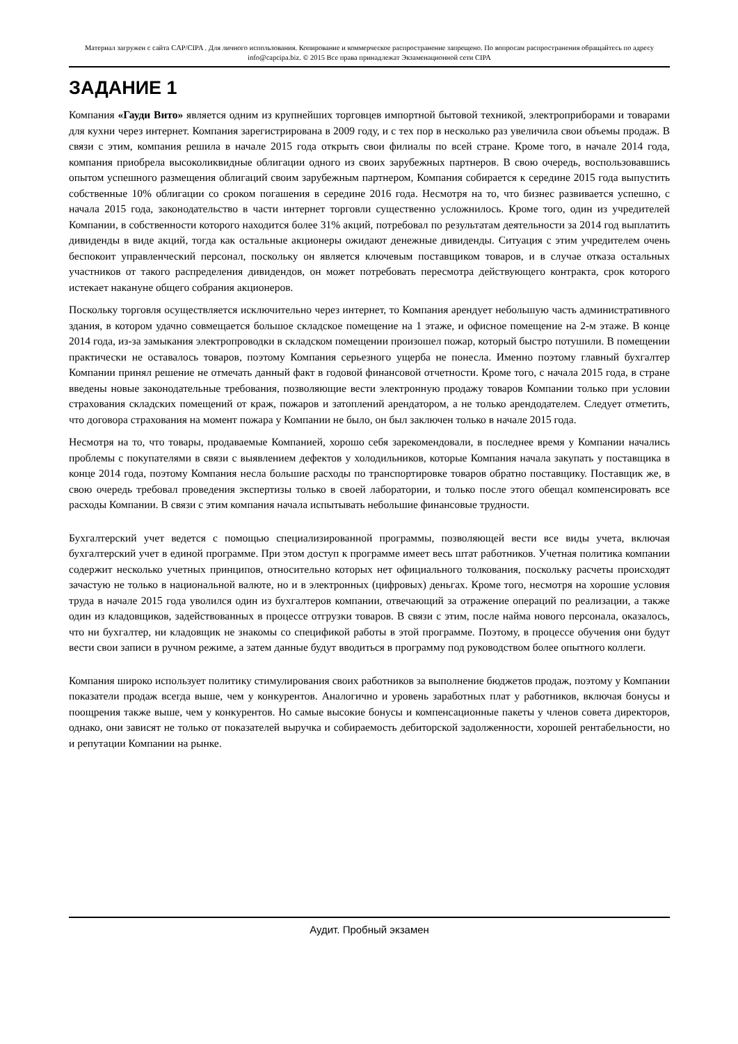Материал загружен с сайта CAP/CIPA . Для личного использования. Копирование и коммерческое распространение запрещено. По вопросам распространения обращайтесь по адресу info@capcipa.biz. © 2015 Все права принадлежат Экзаменационной сети CIPA
ЗАДАНИЕ 1
Компания «Гауди Вито» является одним из крупнейших торговцев импортной бытовой техникой, электроприборами и товарами для кухни через интернет. Компания зарегистрирована в 2009 году, и с тех пор в несколько раз увеличила свои объемы продаж. В связи с этим, компания решила в начале 2015 года открыть свои филиалы по всей стране. Кроме того, в начале 2014 года, компания приобрела высоколиквидные облигации одного из своих зарубежных партнеров. В свою очередь, воспользовавшись опытом успешного размещения облигаций своим зарубежным партнером, Компания собирается к середине 2015 года выпустить собственные 10% облигации со сроком погашения в середине 2016 года. Несмотря на то, что бизнес развивается успешно, с начала 2015 года, законодательство в части интернет торговли существенно усложнилось. Кроме того, один из учредителей Компании, в собственности которого находится более 31% акций, потребовал по результатам деятельности за 2014 год выплатить дивиденды в виде акций, тогда как остальные акционеры ожидают денежные дивиденды. Ситуация с этим учредителем очень беспокоит управленческий персонал, поскольку он является ключевым поставщиком товаров, и в случае отказа остальных участников от такого распределения дивидендов, он может потребовать пересмотра действующего контракта, срок которого истекает накануне общего собрания акционеров.
Поскольку торговля осуществляется исключительно через интернет, то Компания арендует небольшую часть административного здания, в котором удачно совмещается большое складское помещение на 1 этаже, и офисное помещение на 2-м этаже. В конце 2014 года, из-за замыкания электропроводки в складском помещении произошел пожар, который быстро потушили. В помещении практически не оставалось товаров, поэтому Компания серьезного ущерба не понесла. Именно поэтому главный бухгалтер Компании принял решение не отмечать данный факт в годовой финансовой отчетности. Кроме того, с начала 2015 года, в стране введены новые законодательные требования, позволяющие вести электронную продажу товаров Компании только при условии страхования складских помещений от краж, пожаров и затоплений арендатором, а не только арендодателем. Следует отметить, что договора страхования на момент пожара у Компании не было, он был заключен только в начале 2015 года.
Несмотря на то, что товары, продаваемые Компанией, хорошо себя зарекомендовали, в последнее время у Компании начались проблемы с покупателями в связи с выявлением дефектов у холодильников, которые Компания начала закупать у поставщика в конце 2014 года, поэтому Компания несла большие расходы по транспортировке товаров обратно поставщику. Поставщик же, в свою очередь требовал проведения экспертизы только в своей лаборатории, и только после этого обещал компенсировать все расходы Компании. В связи с этим компания начала испытывать небольшие финансовые трудности.
Бухгалтерский учет ведется с помощью специализированной программы, позволяющей вести все виды учета, включая бухгалтерский учет в единой программе. При этом доступ к программе имеет весь штат работников. Учетная политика компании содержит несколько учетных принципов, относительно которых нет официального толкования, поскольку расчеты происходят зачастую не только в национальной валюте, но и в электронных (цифровых) деньгах. Кроме того, несмотря на хорошие условия труда в начале 2015 года уволился один из бухгалтеров компании, отвечающий за отражение операций по реализации, а также один из кладовщиков, задействованных в процессе отгрузки товаров. В связи с этим, после найма нового персонала, оказалось, что ни бухгалтер, ни кладовщик не знакомы со спецификой работы в этой программе. Поэтому, в процессе обучения они будут вести свои записи в ручном режиме, а затем данные будут вводиться в программу под руководством более опытного коллеги.
Компания широко использует политику стимулирования своих работников за выполнение бюджетов продаж, поэтому у Компании показатели продаж всегда выше, чем у конкурентов. Аналогично и уровень заработных плат у работников, включая бонусы и поощрения также выше, чем у конкурентов. Но самые высокие бонусы и компенсационные пакеты у членов совета директоров, однако, они зависят не только от показателей выручка и собираемость дебиторской задолженности, хорошей рентабельности, но и репутации Компании на рынке.
Аудит. Пробный экзамен